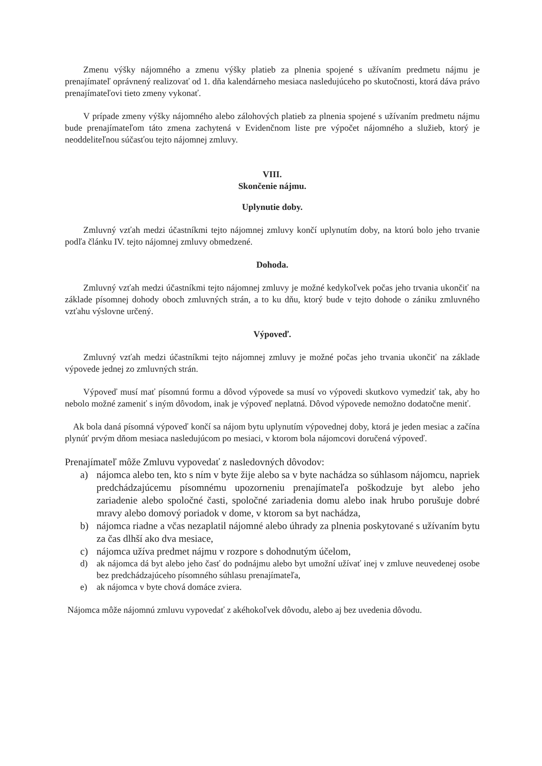Zmenu výšky nájomného a zmenu výšky platieb za plnenia spojené s užívaním predmetu nájmu je prenajímateľ oprávnený realizovať od 1. dňa kalendárneho mesiaca nasledujúceho po skutočnosti, ktorá dáva právo prenajímateľovi tieto zmeny vykonať.
V prípade zmeny výšky nájomného alebo zálohových platieb za plnenia spojené s užívaním predmetu nájmu bude prenajímateľom táto zmena zachytená v Evidenčnom liste pre výpočet nájomného a služieb, ktorý je neoddeliteľnou súčasťou tejto nájomnej zmluvy.
VIII.
Skončenie nájmu.
Uplynutie doby.
Zmluvný vzťah medzi účastníkmi tejto nájomnej zmluvy končí uplynutím doby, na ktorú bolo jeho trvanie podľa článku IV. tejto nájomnej zmluvy obmedzené.
Dohoda.
Zmluvný vzťah medzi účastníkmi tejto nájomnej zmluvy je možné kedykoľvek počas jeho trvania ukončiť na základe písomnej dohody oboch zmluvných strán, a to ku dňu, ktorý bude v tejto dohode o zániku zmluvného vzťahu výslovne určený.
Výpoveď.
Zmluvný vzťah medzi účastníkmi tejto nájomnej zmluvy je možné počas jeho trvania ukončiť na základe výpovede jednej zo zmluvných strán.
Výpoveď musí mať písomnú formu a dôvod výpovede sa musí vo výpovedi skutkovo vymedziť tak, aby ho nebolo možné zameniť s iným dôvodom, inak je výpoveď neplatná. Dôvod výpovede nemožno dodatočne meniť.
Ak bola daná písomná výpoveď končí sa nájom bytu uplynutím výpovednej doby, ktorá je jeden mesiac a začína plynúť prvým dňom mesiaca nasledujúcom po mesiaci, v ktorom bola nájomcovi doručená výpoveď.
Prenajímateľ môže Zmluvu vypovedať z nasledovných dôvodov:
a) nájomca alebo ten, kto s ním v byte žije alebo sa v byte nachádza so súhlasom nájomcu, napriek predchádzajúcemu písomnému upozorneniu prenajímateľa poškodzuje byt alebo jeho zariadenie alebo spoločné časti, spoločné zariadenia domu alebo inak hrubo porušuje dobré mravy alebo domový poriadok v dome, v ktorom sa byt nachádza,
b) nájomca riadne a včas nezaplatil nájomné alebo úhrady za plnenia poskytované s užívaním bytu za čas dlhší ako dva mesiace,
c) nájomca užíva predmet nájmu v rozpore s dohodnutým účelom,
d) ak nájomca dá byt alebo jeho časť do podnájmu alebo byt umožní užívať inej v zmluve neuvedenej osobe bez predchádzajúceho písomného súhlasu prenajímateľa,
e) ak nájomca v byte chová domáce zviera.
Nájomca môže nájomnú zmluvu vypovedať z akéhokoľvek dôvodu, alebo aj bez uvedenia dôvodu.